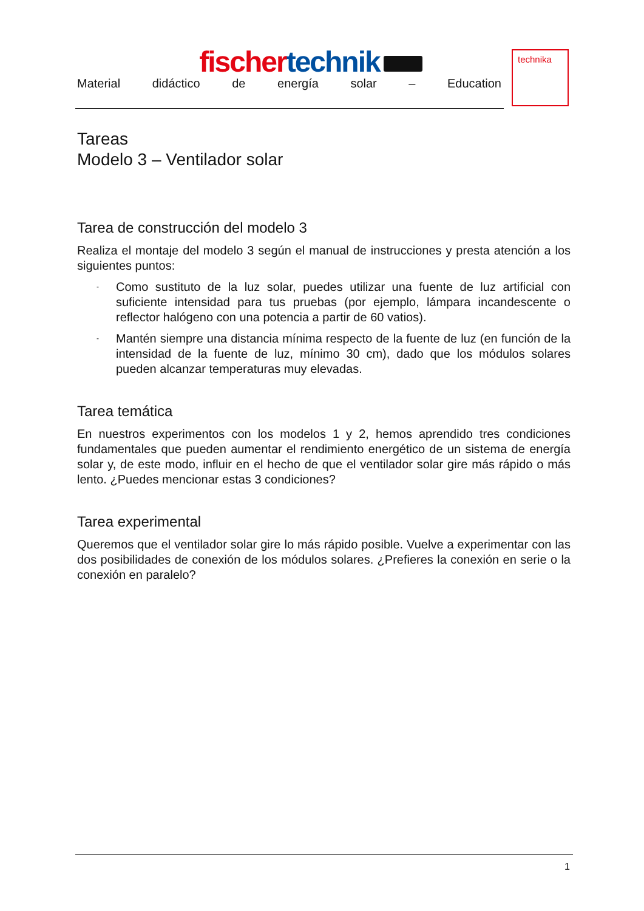fischer technik
Material didáctico de energía solar – Education
technika
Tareas
Modelo 3 – Ventilador solar
Tarea de construcción del modelo 3
Realiza el montaje del modelo 3 según el manual de instrucciones y presta atención a los siguientes puntos:
- Como sustituto de la luz solar, puedes utilizar una fuente de luz artificial con suficiente intensidad para tus pruebas (por ejemplo, lámpara incandescente o reflector halógeno con una potencia a partir de 60 vatios).
- Mantén siempre una distancia mínima respecto de la fuente de luz (en función de la intensidad de la fuente de luz, mínimo 30 cm), dado que los módulos solares pueden alcanzar temperaturas muy elevadas.
Tarea temática
En nuestros experimentos con los modelos 1 y 2, hemos aprendido tres condiciones fundamentales que pueden aumentar el rendimiento energético de un sistema de energía solar y, de este modo, influir en el hecho de que el ventilador solar gire más rápido o más lento. ¿Puedes mencionar estas 3 condiciones?
Tarea experimental
Queremos que el ventilador solar gire lo más rápido posible. Vuelve a experimentar con las dos posibilidades de conexión de los módulos solares. ¿Prefieres la conexión en serie o la conexión en paralelo?
1